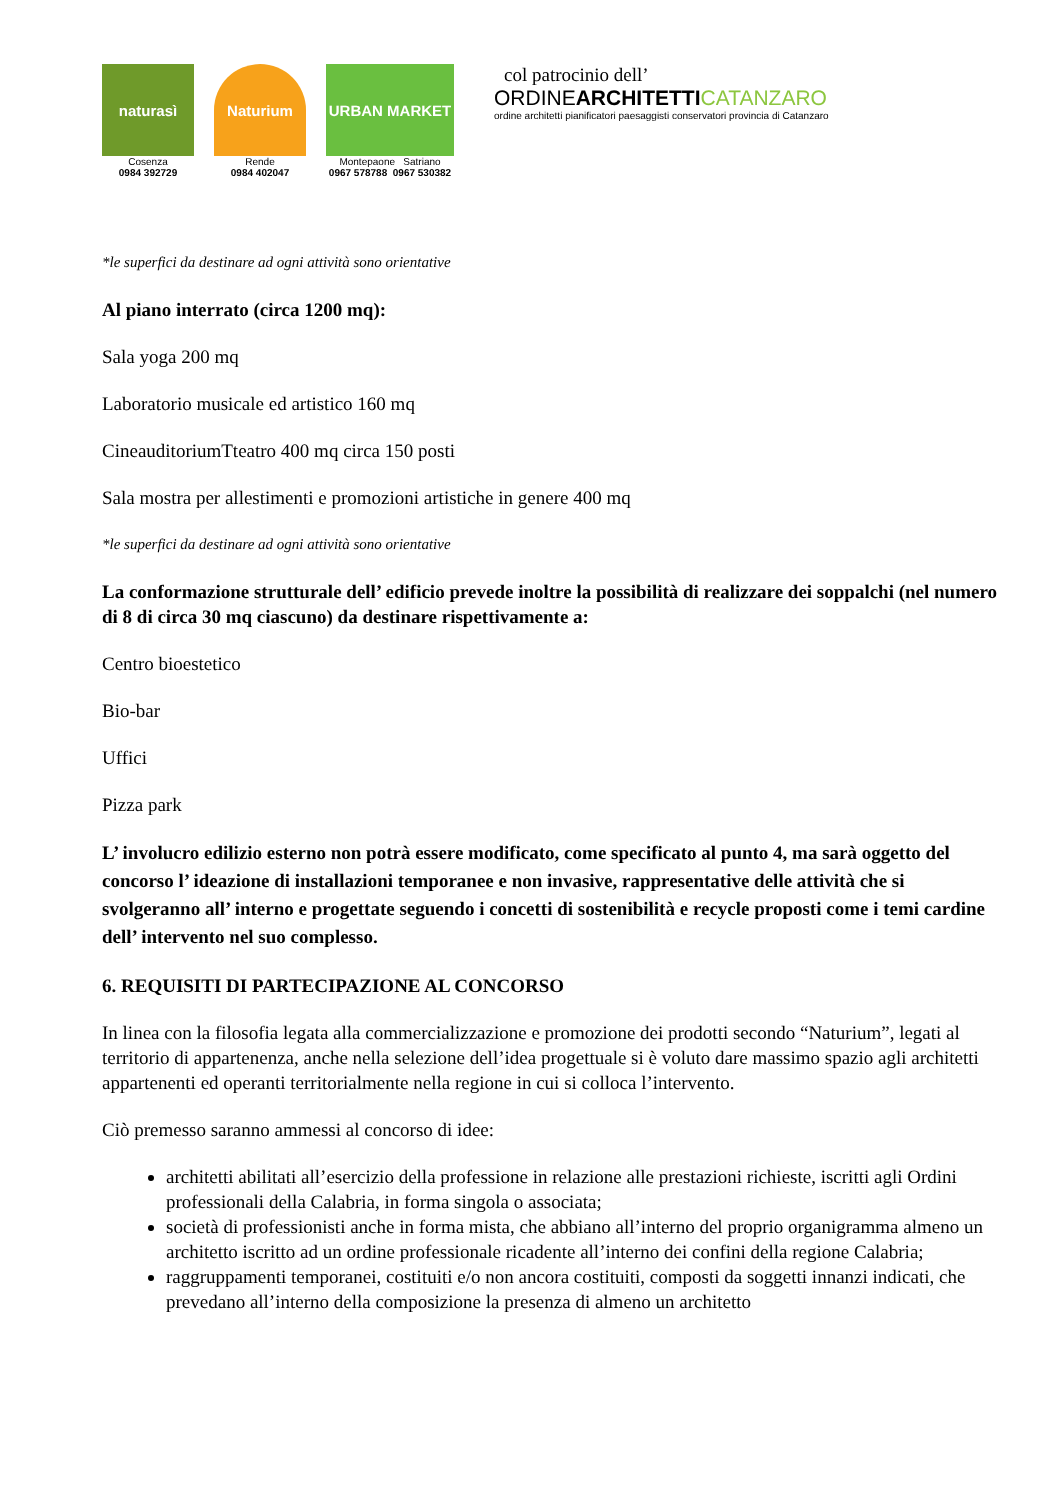naturasì
Cosenza
0984 392729
Naturium
Rende
0984 402047
URBAN MARKET
Montepaone Satriano
0967 578788 0967 530382
col patrocinio dell’
ORDINEARCHITETTI CATANZARO
ordine architetti pianificatori paesaggisti conservatori provincia di Catanzaro
*le superfici da destinare ad ogni attività sono orientative
Al piano interrato (circa 1200 mq):
Sala yoga 200 mq
Laboratorio musicale ed artistico 160 mq
CineauditoriumTteatro 400 mq circa 150 posti
Sala mostra per allestimenti e promozioni artistiche in genere 400 mq
*le superfici da destinare ad ogni attività sono orientative
La conformazione strutturale dell’ edificio prevede inoltre la possibilità di realizzare dei soppalchi (nel numero di 8 di circa 30 mq ciascuno) da destinare rispettivamente a:
Centro bioestetico
Bio-bar
Uffici
Pizza park
L’ involucro edilizio esterno non potrà essere modificato, come specificato al punto 4, ma sarà oggetto del concorso l’ ideazione di installazioni temporanee e non invasive, rappresentative delle attività che si svolgeranno all’ interno e progettate seguendo i concetti di sostenibilità e recycle proposti come i temi cardine dell’ intervento nel suo complesso.
6. REQUISITI DI PARTECIPAZIONE AL CONCORSO
In linea con la filosofia legata alla commercializzazione e promozione dei prodotti secondo “Naturium”, legati al territorio di appartenenza, anche nella selezione dell’idea progettuale si è voluto dare massimo spazio agli architetti appartenenti ed operanti territorialmente nella regione in cui si colloca l’intervento.
Ciò premesso saranno ammessi al concorso di idee:
architetti abilitati all’esercizio della professione in relazione alle prestazioni richieste, iscritti agli Ordini professionali della Calabria, in forma singola o associata;
società di professionisti anche in forma mista, che abbiano all’interno del proprio organigramma almeno un architetto iscritto ad un ordine professionale ricadente all’interno dei confini della regione Calabria;
raggruppamenti temporanei, costituiti e/o non ancora costituiti, composti da soggetti innanzi indicati, che prevedano all’interno della composizione la presenza di almeno un architetto